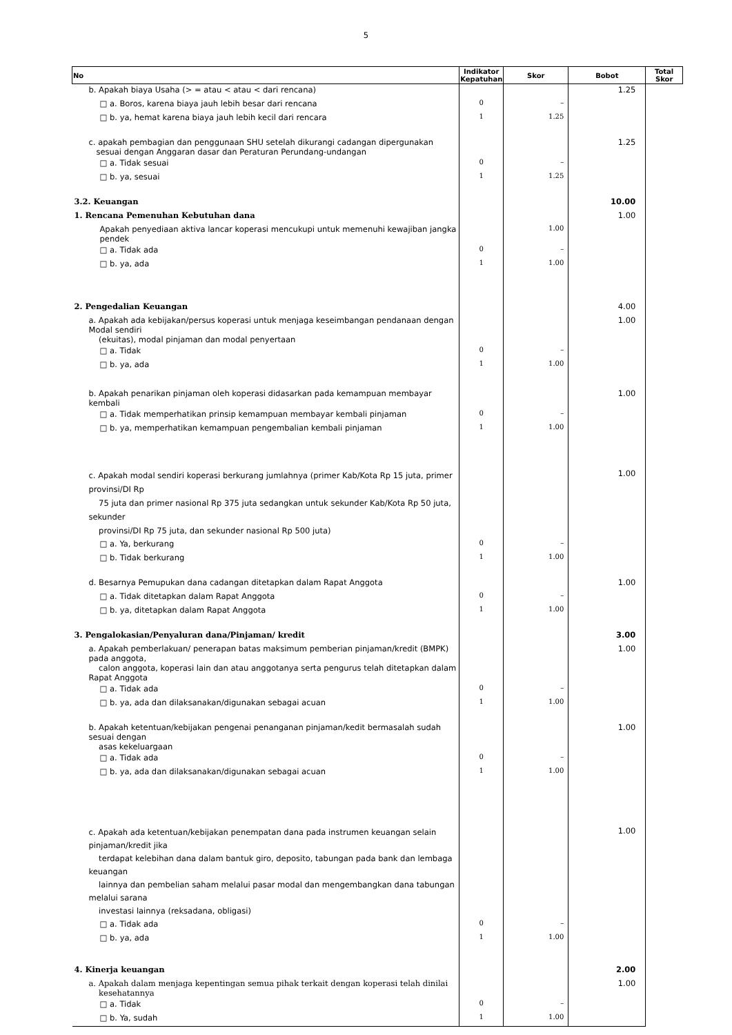5
| No | Indikator Kepatuhan | Skor | Bobot | Total Skor |
| --- | --- | --- | --- | --- |
| b. Apakah biaya Usaha (> = atau < atau < dari rencana) | | | 1.25 | |
| □ a. Boros, karena biaya jauh lebih besar dari rencana | 0 | – | | |
| □ b. ya, hemat karena biaya jauh lebih kecil dari rencara | 1 | 1.25 | | |
| c. apakah pembagian dan penggunaan SHU setelah dikurangi cadangan dipergunakan sesuai dengan Anggaran dasar dan Peraturan Perundang-undangan | | | 1.25 | |
| □ a. Tidak sesuai | 0 | – | | |
| □ b. ya, sesuai | 1 | 1.25 | | |
| 3.2. Keuangan | | | 10.00 | |
| 1. Rencana Pemenuhan Kebutuhan dana | | | 1.00 | |
| Apakah penyediaan aktiva lancar koperasi mencukupi untuk memenuhi kewajiban jangka pendek | | 1.00 | | |
| □ a. Tidak ada | 0 | – | | |
| □ b. ya, ada | 1 | 1.00 | | |
| 2. Pengedalian Keuangan | | | 4.00 | |
| a. Apakah ada kebijakan/persus koperasi untuk menjaga keseimbangan pendanaan dengan Modal sendiri (ekuitas), modal pinjaman dan modal penyertaan | | | 1.00 | |
| □ a. Tidak | 0 | – | | |
| □ b. ya, ada | 1 | 1.00 | | |
| b. Apakah penarikan pinjaman oleh koperasi didasarkan pada kemampuan membayar kembali | | | 1.00 | |
| □ a. Tidak memperhatikan prinsip kemampuan membayar kembali pinjaman | 0 | – | | |
| □ b. ya, memperhatikan kemampuan pengembalian kembali pinjaman | 1 | 1.00 | | |
| c. Apakah modal sendiri koperasi berkurang jumlahnya (primer Kab/Kota Rp 15 juta, primer provinsi/DI Rp 75 juta dan primer nasional Rp 375 juta sedangkan untuk sekunder Kab/Kota Rp 50 juta, sekunder provinsi/DI Rp 75 juta, dan sekunder nasional Rp 500 juta) | | | 1.00 | |
| □ a. Ya, berkurang | 0 | – | | |
| □ b. Tidak berkurang | 1 | 1.00 | | |
| d. Besarnya Pemupukan dana cadangan ditetapkan dalam Rapat Anggota | | | 1.00 | |
| □ a. Tidak ditetapkan dalam Rapat Anggota | 0 | – | | |
| □ b. ya, ditetapkan dalam Rapat Anggota | 1 | 1.00 | | |
| 3. Pengalokasian/Penyaluran dana/Pinjaman/ kredit | | | 3.00 | |
| a. Apakah pemberlakuan/ penerapan batas maksimum pemberian pinjaman/kredit (BMPK) pada anggota, calon anggota, koperasi lain dan atau anggotanya serta pengurus telah ditetapkan dalam Rapat Anggota | | | 1.00 | |
| □ a. Tidak ada | 0 | – | | |
| □ b. ya, ada dan dilaksanakan/digunakan sebagai acuan | 1 | 1.00 | | |
| b. Apakah ketentuan/kebijakan pengenai penanganan pinjaman/kedit bermasalah sudah sesuai dengan asas kekeluargaan | | | 1.00 | |
| □ a. Tidak ada | 0 | – | | |
| □ b. ya, ada dan dilaksanakan/digunakan sebagai acuan | 1 | 1.00 | | |
| c. Apakah ada ketentuan/kebijakan penempatan dana pada instrumen keuangan selain pinjaman/kredit jika terdapat kelebihan dana dalam bantuk giro, deposito, tabungan pada bank dan lembaga keuangan lainnya dan pembelian saham melalui pasar modal dan mengembangkan dana tabungan melalui sarana investasi lainnya (reksadana, obligasi) | | | 1.00 | |
| □ a. Tidak ada | 0 | – | | |
| □ b. ya, ada | 1 | 1.00 | | |
| 4. Kinerja keuangan | | | 2.00 | |
| a. Apakah dalam menjaga kepentingan semua pihak terkait dengan koperasi telah dinilai kesehatannya | | | 1.00 | |
| □ a. Tidak | 0 | – | | |
| □ b. Ya, sudah | 1 | 1.00 | | |